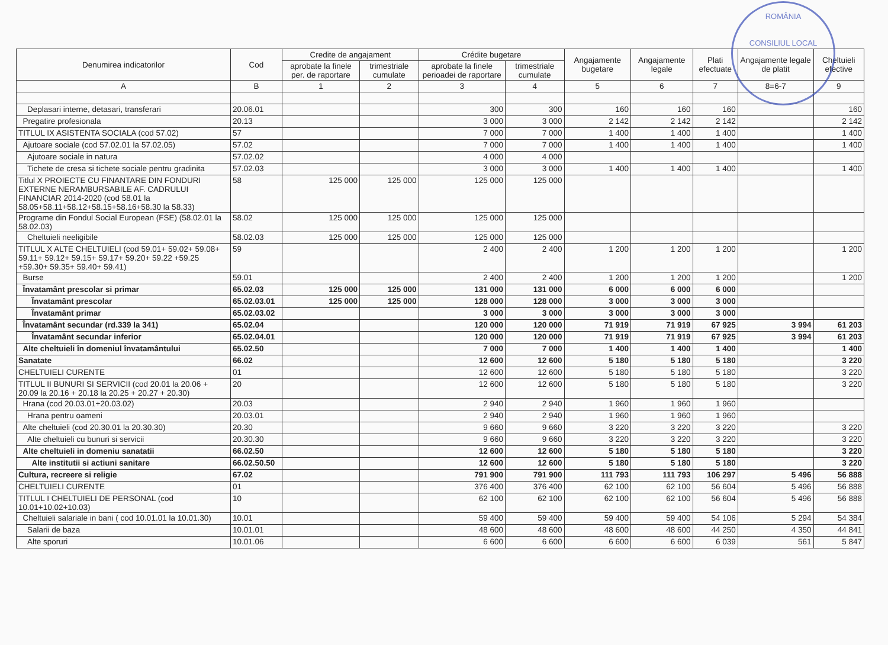ROMÂNIA
CONSILIUL LOCAL
| Denumirea indicatorilor | Cod | Credite de angajament | | Crédite bugetare | | Angajamente bugetare | Angajamente legale | Plati efectuate | Angajamente legale de platit | Cheltuieli efective |
| --- | --- | --- | --- | --- | --- | --- | --- | --- | --- | --- |
| | | aprobate la finele per. de raportare | trimestriale cumulate | aprobate la finele perioadei de raportare | trimestriale cumulate | | | | | |
| A | B | 1 | 2 | 3 | 4 | 5 | 6 | 7 | 8=6-7 | 9 |
| Deplasari interne, detasari, transferari | 20.06.01 | | | 300 | 300 | 160 | 160 | 160 | | 160 |
| Pregatire profesionala | 20.13 | | | 3 000 | 3 000 | 2 142 | 2 142 | 2 142 | | 2 142 |
| TITLUL IX ASISTENTA SOCIALA (cod 57.02) | 57 | | | 7 000 | 7 000 | 1 400 | 1 400 | 1 400 | | 1 400 |
| Ajutoare sociale (cod 57.02.01 la 57.02.05) | 57.02 | | | 7 000 | 7 000 | 1 400 | 1 400 | 1 400 | | 1 400 |
| Ajutoare sociale in natura | 57.02.02 | | | 4 000 | 4 000 | | | | | |
| Tichete de cresa si tichete sociale pentru gradinita | 57.02.03 | | | 3 000 | 3 000 | 1 400 | 1 400 | 1 400 | | 1 400 |
| Titlul X PROIECTE CU FINANTARE DIN FONDURI EXTERNE NERAMBURSABILE AF. CADRULUI FINANCIAR 2014-2020 (cod 58.01 la 58.05+58.11+58.12+58.15+58.16+58.30 la 58.33) | 58 | 125 000 | 125 000 | 125 000 | 125 000 | | | | | |
| Programe din Fondul Social European (FSE) (58.02.01 la 58.02.03) | 58.02 | 125 000 | 125 000 | 125 000 | 125 000 | | | | | |
| Cheltuieli neeligibile | 58.02.03 | 125 000 | 125 000 | 125 000 | 125 000 | | | | | |
| TITLUL X ALTE CHELTUIELI (cod 59.01+ 59.02+ 59.08+ 59.11+ 59.12+ 59.15+ 59.17+ 59.20+ 59.22 +59.25 +59.30+ 59.35+ 59.40+ 59.41) | 59 | | | 2 400 | 2 400 | 1 200 | 1 200 | 1 200 | | 1 200 |
| Burse | 59.01 | | | 2 400 | 2 400 | 1 200 | 1 200 | 1 200 | | 1 200 |
| Învatamânt prescolar si primar | 65.02.03 | 125 000 | 125 000 | 131 000 | 131 000 | 6 000 | 6 000 | 6 000 | | |
| Învatamânt prescolar | 65.02.03.01 | 125 000 | 125 000 | 128 000 | 128 000 | 3 000 | 3 000 | 3 000 | | |
| Învatamânt primar | 65.02.03.02 | | | 3 000 | 3 000 | 3 000 | 3 000 | 3 000 | | |
| Învatamânt secundar (rd.339 la 341) | 65.02.04 | | | 120 000 | 120 000 | 71 919 | 71 919 | 67 925 | 3 994 | 61 203 |
| Învatamânt secundar inferior | 65.02.04.01 | | | 120 000 | 120 000 | 71 919 | 71 919 | 67 925 | 3 994 | 61 203 |
| Alte cheltuieli în domeniul învatamântului | 65.02.50 | | | 7 000 | 7 000 | 1 400 | 1 400 | 1 400 | | 1 400 |
| Sanatate | 66.02 | | | 12 600 | 12 600 | 5 180 | 5 180 | 5 180 | | 3 220 |
| CHELTUIELI CURENTE | 01 | | | 12 600 | 12 600 | 5 180 | 5 180 | 5 180 | | 3 220 |
| TITLUL II BUNURI SI SERVICII (cod 20.01 la 20.06 + 20.09 la 20.16 + 20.18 la 20.25 + 20.27 + 20.30) | 20 | | | 12 600 | 12 600 | 5 180 | 5 180 | 5 180 | | 3 220 |
| Hrana (cod 20.03.01+20.03.02) | 20.03 | | | 2 940 | 2 940 | 1 960 | 1 960 | 1 960 | | |
| Hrana pentru oameni | 20.03.01 | | | 2 940 | 2 940 | 1 960 | 1 960 | 1 960 | | |
| Alte cheltuieli (cod 20.30.01 la 20.30.30) | 20.30 | | | 9 660 | 9 660 | 3 220 | 3 220 | 3 220 | | 3 220 |
| Alte cheltuieli cu bunuri si servicii | 20.30.30 | | | 9 660 | 9 660 | 3 220 | 3 220 | 3 220 | | 3 220 |
| Alte cheltuieli in domeniu sanatatii | 66.02.50 | | | 12 600 | 12 600 | 5 180 | 5 180 | 5 180 | | 3 220 |
| Alte institutii si actiuni sanitare | 66.02.50.50 | | | 12 600 | 12 600 | 5 180 | 5 180 | 5 180 | | 3 220 |
| Cultura, recreere si religie | 67.02 | | | 791 900 | 791 900 | 111 793 | 111 793 | 106 297 | 5 496 | 56 888 |
| CHELTUIELI CURENTE | 01 | | | 376 400 | 376 400 | 62 100 | 62 100 | 56 604 | 5 496 | 56 888 |
| TITLUL I CHELTUIELI DE PERSONAL (cod 10.01+10.02+10.03) | 10 | | | 62 100 | 62 100 | 62 100 | 62 100 | 56 604 | 5 496 | 56 888 |
| Cheltuieli salariale in bani ( cod 10.01.01 la 10.01.30) | 10.01 | | | 59 400 | 59 400 | 59 400 | 59 400 | 54 106 | 5 294 | 54 384 |
| Salarii de baza | 10.01.01 | | | 48 600 | 48 600 | 48 600 | 48 600 | 44 250 | 4 350 | 44 841 |
| Alte sporuri | 10.01.06 | | | 6 600 | 6 600 | 6 600 | 6 600 | 6 039 | 561 | 5 847 |